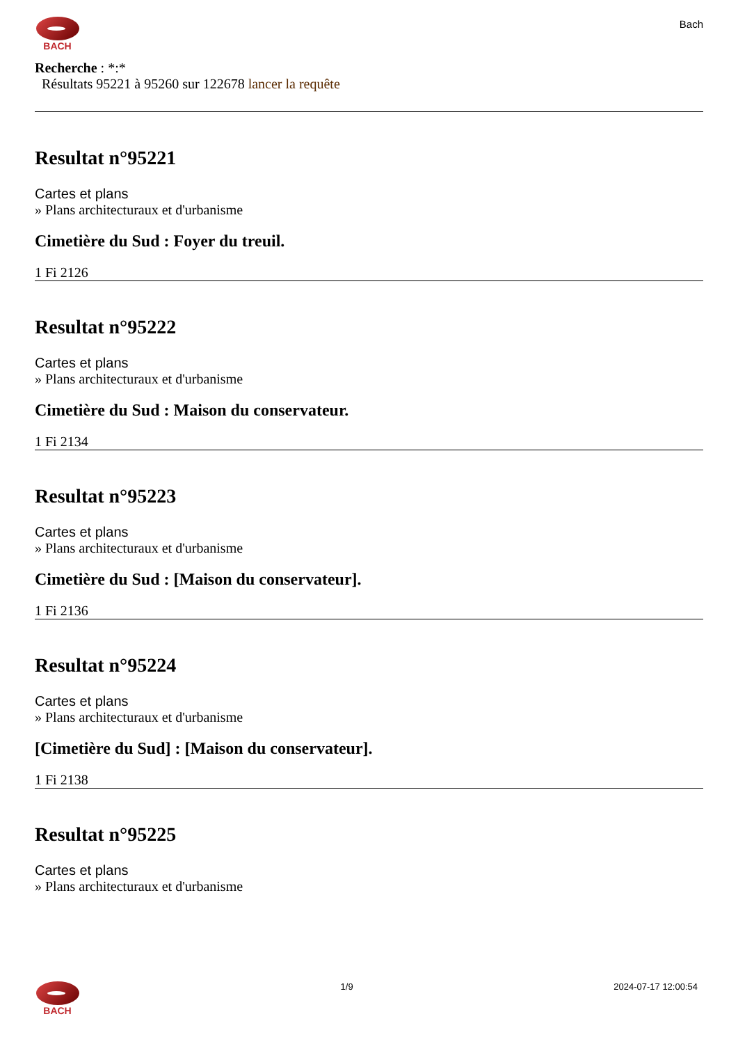BACH Bach
Recherche : *:*
Résultats 95221 à 95260 sur 122678 lancer la requête
Resultat n°95221
Cartes et plans
» Plans architecturaux et d'urbanisme
Cimetière du Sud : Foyer du treuil.
1 Fi 2126
Resultat n°95222
Cartes et plans
» Plans architecturaux et d'urbanisme
Cimetière du Sud : Maison du conservateur.
1 Fi 2134
Resultat n°95223
Cartes et plans
» Plans architecturaux et d'urbanisme
Cimetière du Sud : [Maison du conservateur].
1 Fi 2136
Resultat n°95224
Cartes et plans
» Plans architecturaux et d'urbanisme
[Cimetière du Sud] : [Maison du conservateur].
1 Fi 2138
Resultat n°95225
Cartes et plans
» Plans architecturaux et d'urbanisme
BACH 1/9 2024-07-17 12:00:54